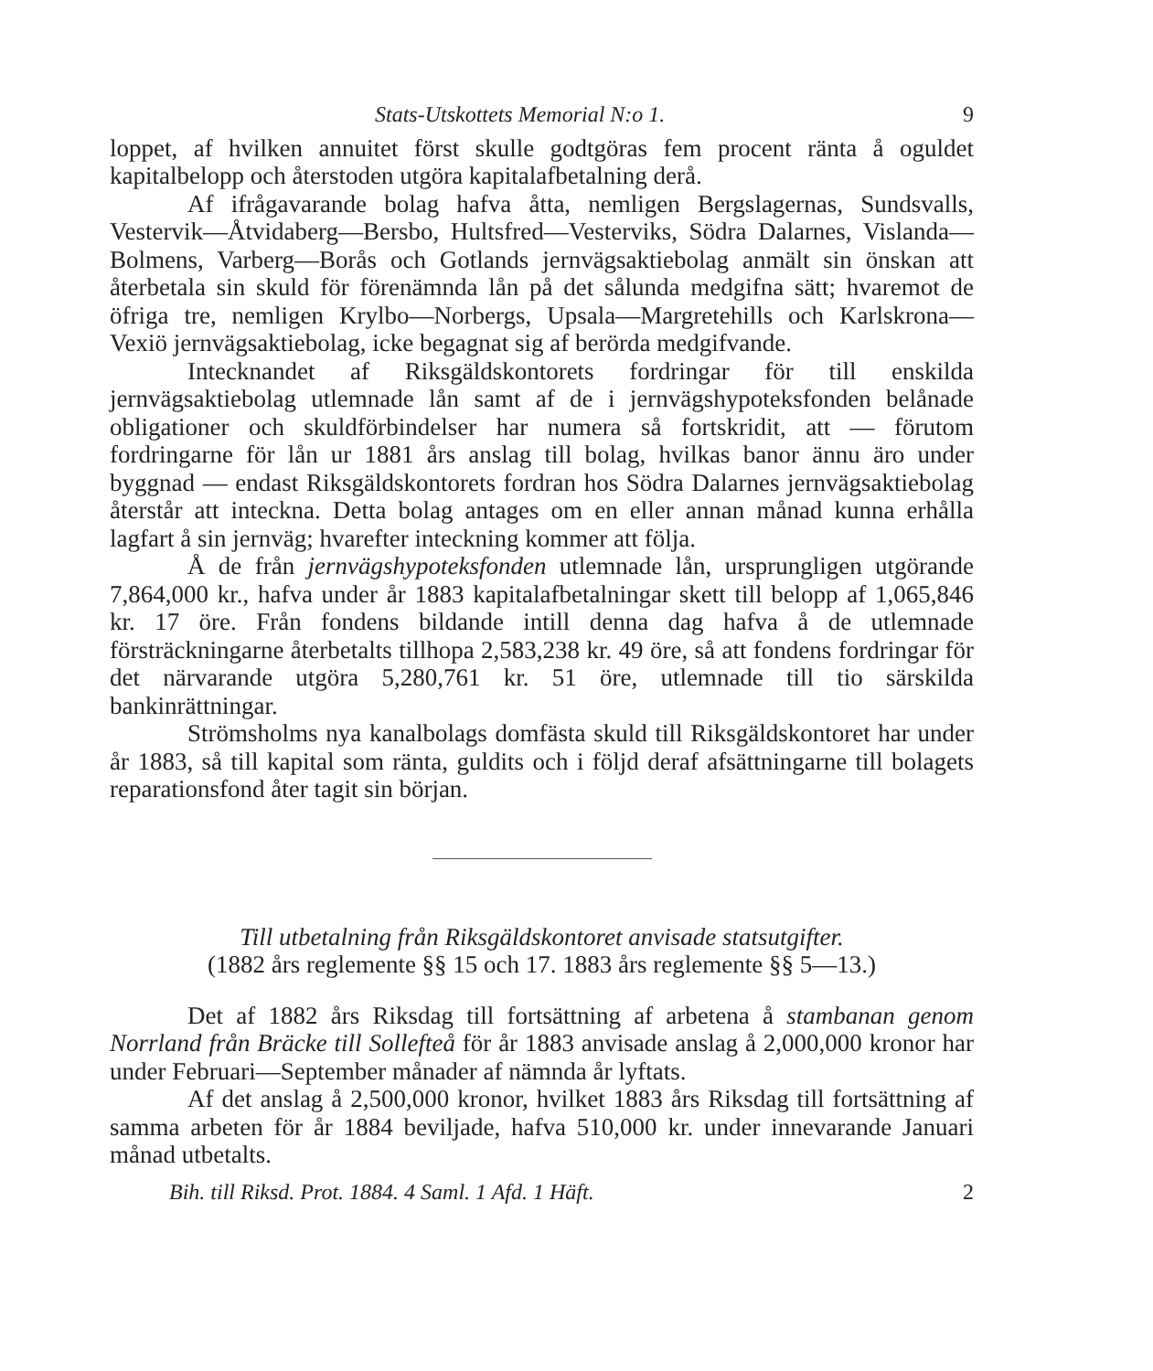Stats-Utskottets Memorial N:o 1. 9
loppet, af hvilken annuitet först skulle godtgöras fem procent ränta å oguldet kapitalbelopp och återstoden utgöra kapitalafbetalning derå.
Af ifrågavarande bolag hafva åtta, nemligen Bergslagernas, Sundsvalls, Vestervik—Åtvidaberg—Bersbo, Hultsfred—Vesterviks, Södra Dalarnes, Vislanda—Bolmens, Varberg—Borås och Gotlands jernvägsaktiebolag anmält sin önskan att återbetala sin skuld för förenämnda lån på det sålunda medgifna sätt; hvaremot de öfriga tre, nemligen Krylbo—Norbergs, Upsala—Margretehills och Karlskrona—Vexiö jernvägsaktiebolag, icke begagnat sig af berörda medgifvande.
Intecknandet af Riksgäldskontorets fordringar för till enskilda jernvägsaktiebolag utlemnade lån samt af de i jernvägshypoteksfonden belånade obligationer och skuldförbindelser har numera så fortskridit, att — förutom fordringarne för lån ur 1881 års anslag till bolag, hvilkas banor ännu äro under byggnad — endast Riksgäldskontorets fordran hos Södra Dalarnes jernvägsaktiebolag återstår att inteckna. Detta bolag antages om en eller annan månad kunna erhålla lagfart å sin jernväg; hvarefter inteckning kommer att följa.
Å de från jernvägshypoteksfonden utlemnade lån, ursprungligen utgörande 7,864,000 kr., hafva under år 1883 kapitalafbetalningar skett till belopp af 1,065,846 kr. 17 öre. Från fondens bildande intill denna dag hafva å de utlemnade försträckningarne återbetalts tillhopa 2,583,238 kr. 49 öre, så att fondens fordringar för det närvarande utgöra 5,280,761 kr. 51 öre, utlemnade till tio särskilda bankinrättningar.
Strömsholms nya kanalbolags domfästa skuld till Riksgäldskontoret har under år 1883, så till kapital som ränta, guldits och i följd deraf afsättningarne till bolagets reparationsfond åter tagit sin början.
Till utbetalning från Riksgäldskontoret anvisade statsutgifter.
(1882 års reglemente §§ 15 och 17. 1883 års reglemente §§ 5—13.)
Det af 1882 års Riksdag till fortsättning af arbetena å stambanan genom Norrland från Bräcke till Sollefteå för år 1883 anvisade anslag å 2,000,000 kronor har under Februari—September månader af nämnda år lyftats.
Af det anslag å 2,500,000 kronor, hvilket 1883 års Riksdag till fortsättning af samma arbeten för år 1884 beviljade, hafva 510,000 kr. under innevarande Januari månad utbetalts.
Bih. till Riksd. Prot. 1884. 4 Saml. 1 Afd. 1 Häft. 2